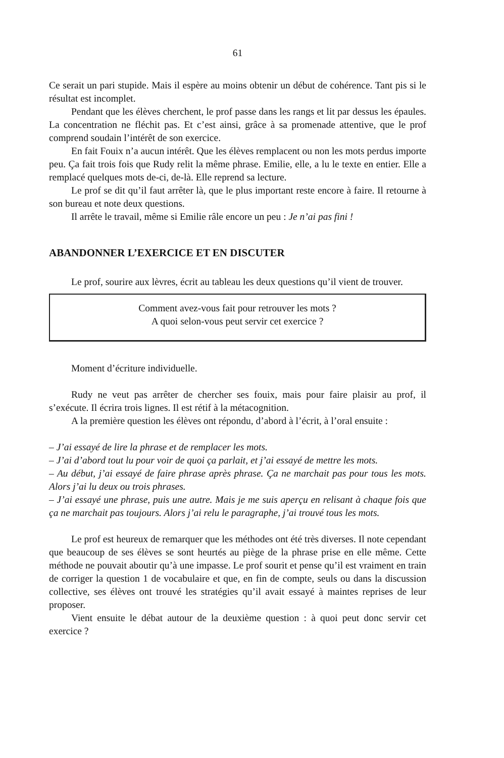61
Ce serait un pari stupide. Mais il espère au moins obtenir un début de cohérence. Tant pis si le résultat est incomplet.
Pendant que les élèves cherchent, le prof passe dans les rangs et lit par dessus les épaules. La concentration ne fléchit pas. Et c’est ainsi, grâce à sa promenade attentive, que le prof comprend soudain l’intérêt de son exercice.
En fait Fouix n’a aucun intérêt. Que les élèves remplacent ou non les mots perdus importe peu. Ça fait trois fois que Rudy relit la même phrase. Emilie, elle, a lu le texte en entier. Elle a remplacé quelques mots de-ci, de-là. Elle reprend sa lecture.
Le prof se dit qu’il faut arrêter là, que le plus important reste encore à faire. Il retourne à son bureau et note deux questions.
Il arrête le travail, même si Emilie râle encore un peu : Je n’ai pas fini !
ABANDONNER L’EXERCICE ET EN DISCUTER
Le prof, sourire aux lèvres, écrit au tableau les deux questions qu’il vient de trouver.
Comment avez-vous fait pour retrouver les mots ?
A quoi selon-vous peut servir cet exercice ?
Moment d’écriture individuelle.
Rudy ne veut pas arrêter de chercher ses fouix, mais pour faire plaisir au prof, il s’exécute. Il écrira trois lignes. Il est rétif à la métacognition.
A la première question les élèves ont répondu, d’abord à l’écrit, à l’oral ensuite :
– J’ai essayé de lire la phrase et de remplacer les mots.
– J’ai d’abord tout lu pour voir de quoi ça parlait, et j’ai essayé de mettre les mots.
– Au début, j’ai essayé de faire phrase après phrase. Ça ne marchait pas pour tous les mots. Alors j’ai lu deux ou trois phrases.
– J’ai essayé une phrase, puis une autre. Mais je me suis aperçu en relisant à chaque fois que ça ne marchait pas toujours. Alors j’ai relu le paragraphe, j’ai trouvé tous les mots.
Le prof est heureux de remarquer que les méthodes ont été très diverses. Il note cependant que beaucoup de ses élèves se sont heurtés au piège de la phrase prise en elle même. Cette méthode ne pouvait aboutir qu’à une impasse. Le prof sourit et pense qu’il est vraiment en train de corriger la question 1 de vocabulaire et que, en fin de compte, seuls ou dans la discussion collective, ses élèves ont trouvé les stratégies qu’il avait essayé à maintes reprises de leur proposer.
Vient ensuite le débat autour de la deuxième question : à quoi peut donc servir cet exercice ?